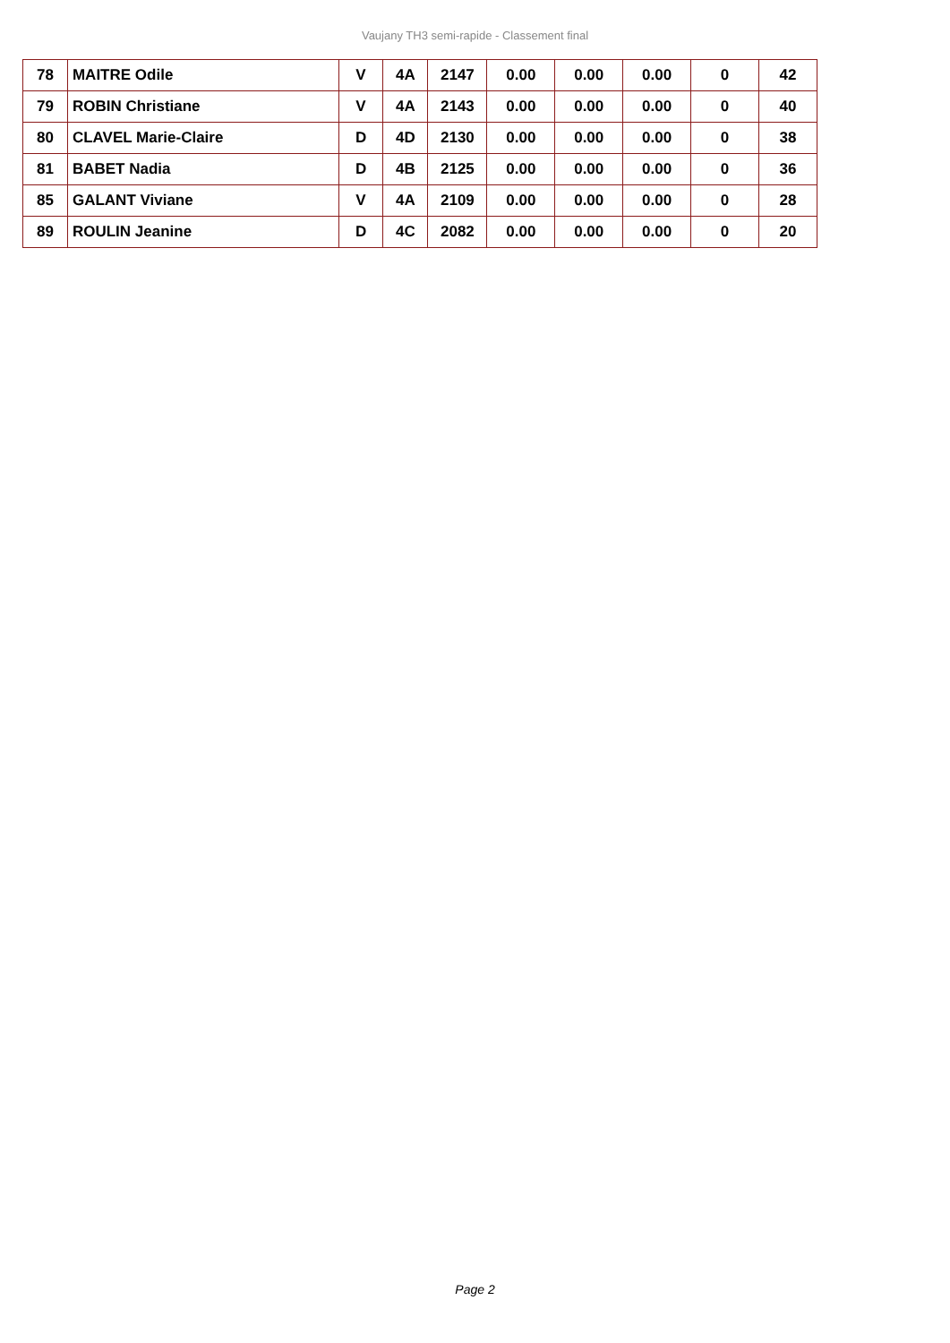Vaujany TH3 semi-rapide - Classement final
| 78 | MAITRE Odile | V | 4A | 2147 | 0.00 | 0.00 | 0.00 | 0 | 42 |
| 79 | ROBIN Christiane | V | 4A | 2143 | 0.00 | 0.00 | 0.00 | 0 | 40 |
| 80 | CLAVEL Marie-Claire | D | 4D | 2130 | 0.00 | 0.00 | 0.00 | 0 | 38 |
| 81 | BABET Nadia | D | 4B | 2125 | 0.00 | 0.00 | 0.00 | 0 | 36 |
| 85 | GALANT Viviane | V | 4A | 2109 | 0.00 | 0.00 | 0.00 | 0 | 28 |
| 89 | ROULIN Jeanine | D | 4C | 2082 | 0.00 | 0.00 | 0.00 | 0 | 20 |
Page 2